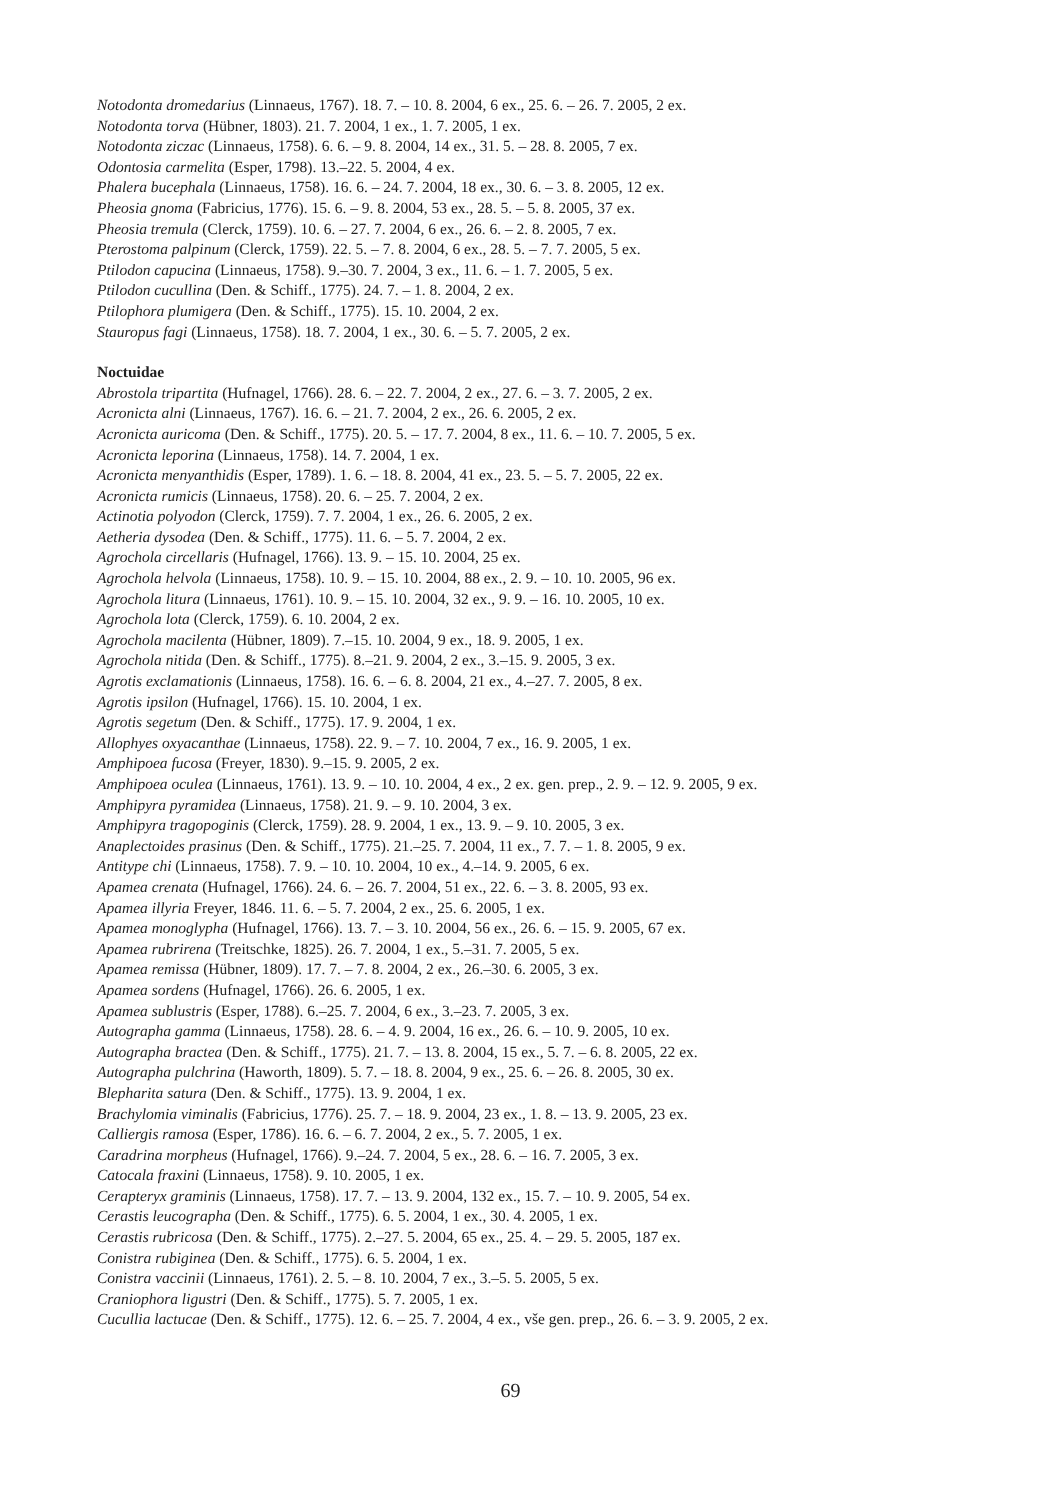Notodonta dromedarius (Linnaeus, 1767). 18. 7. – 10. 8. 2004, 6 ex., 25. 6. – 26. 7. 2005, 2 ex.
Notodonta torva (Hübner, 1803). 21. 7. 2004, 1 ex., 1. 7. 2005, 1 ex.
Notodonta ziczac (Linnaeus, 1758). 6. 6. – 9. 8. 2004, 14 ex., 31. 5. – 28. 8. 2005, 7 ex.
Odontosia carmelita (Esper, 1798). 13.–22. 5. 2004, 4 ex.
Phalera bucephala (Linnaeus, 1758). 16. 6. – 24. 7. 2004, 18 ex., 30. 6. – 3. 8. 2005, 12 ex.
Pheosia gnoma (Fabricius, 1776). 15. 6. – 9. 8. 2004, 53 ex., 28. 5. – 5. 8. 2005, 37 ex.
Pheosia tremula (Clerck, 1759). 10. 6. – 27. 7. 2004, 6 ex., 26. 6. – 2. 8. 2005, 7 ex.
Pterostoma palpinum (Clerck, 1759). 22. 5. – 7. 8. 2004, 6 ex., 28. 5. – 7. 7. 2005, 5 ex.
Ptilodon capucina (Linnaeus, 1758). 9.–30. 7. 2004, 3 ex., 11. 6. – 1. 7. 2005, 5 ex.
Ptilodon cucullina (Den. & Schiff., 1775). 24. 7. – 1. 8. 2004, 2 ex.
Ptilophora plumigera (Den. & Schiff., 1775). 15. 10. 2004, 2 ex.
Stauropus fagi (Linnaeus, 1758). 18. 7. 2004, 1 ex., 30. 6. – 5. 7. 2005, 2 ex.
Noctuidae
Abrostola tripartita (Hufnagel, 1766). 28. 6. – 22. 7. 2004, 2 ex., 27. 6. – 3. 7. 2005, 2 ex.
Acronicta alni (Linnaeus, 1767). 16. 6. – 21. 7. 2004, 2 ex., 26. 6. 2005, 2 ex.
Acronicta auricoma (Den. & Schiff., 1775). 20. 5. – 17. 7. 2004, 8 ex., 11. 6. – 10. 7. 2005, 5 ex.
Acronicta leporina (Linnaeus, 1758). 14. 7. 2004, 1 ex.
Acronicta menyanthidis (Esper, 1789). 1. 6. – 18. 8. 2004, 41 ex., 23. 5. – 5. 7. 2005, 22 ex.
Acronicta rumicis (Linnaeus, 1758). 20. 6. – 25. 7. 2004, 2 ex.
Actinotia polyodon (Clerck, 1759). 7. 7. 2004, 1 ex., 26. 6. 2005, 2 ex.
Aetheria dysodea (Den. & Schiff., 1775). 11. 6. – 5. 7. 2004, 2 ex.
Agrochola circellaris (Hufnagel, 1766). 13. 9. – 15. 10. 2004, 25 ex.
Agrochola helvola (Linnaeus, 1758). 10. 9. – 15. 10. 2004, 88 ex., 2. 9. – 10. 10. 2005, 96 ex.
Agrochola litura (Linnaeus, 1761). 10. 9. – 15. 10. 2004, 32 ex., 9. 9. – 16. 10. 2005, 10 ex.
Agrochola lota (Clerck, 1759). 6. 10. 2004, 2 ex.
Agrochola macilenta (Hübner, 1809). 7.–15. 10. 2004, 9 ex., 18. 9. 2005, 1 ex.
Agrochola nitida (Den. & Schiff., 1775). 8.–21. 9. 2004, 2 ex., 3.–15. 9. 2005, 3 ex.
Agrotis exclamationis (Linnaeus, 1758). 16. 6. – 6. 8. 2004, 21 ex., 4.–27. 7. 2005, 8 ex.
Agrotis ipsilon (Hufnagel, 1766). 15. 10. 2004, 1 ex.
Agrotis segetum (Den. & Schiff., 1775). 17. 9. 2004, 1 ex.
Allophyes oxyacanthae (Linnaeus, 1758). 22. 9. – 7. 10. 2004, 7 ex., 16. 9. 2005, 1 ex.
Amphipoea fucosa (Freyer, 1830). 9.–15. 9. 2005, 2 ex.
Amphipoea oculea (Linnaeus, 1761). 13. 9. – 10. 10. 2004, 4 ex., 2 ex. gen. prep., 2. 9. – 12. 9. 2005, 9 ex.
Amphipyra pyramidea (Linnaeus, 1758). 21. 9. – 9. 10. 2004, 3 ex.
Amphipyra tragopoginis (Clerck, 1759). 28. 9. 2004, 1 ex., 13. 9. – 9. 10. 2005, 3 ex.
Anaplectoides prasinus (Den. & Schiff., 1775). 21.–25. 7. 2004, 11 ex., 7. 7. – 1. 8. 2005, 9 ex.
Antitype chi (Linnaeus, 1758). 7. 9. – 10. 10. 2004, 10 ex., 4.–14. 9. 2005, 6 ex.
Apamea crenata (Hufnagel, 1766). 24. 6. – 26. 7. 2004, 51 ex., 22. 6. – 3. 8. 2005, 93 ex.
Apamea illyria Freyer, 1846. 11. 6. – 5. 7. 2004, 2 ex., 25. 6. 2005, 1 ex.
Apamea monoglypha (Hufnagel, 1766). 13. 7. – 3. 10. 2004, 56 ex., 26. 6. – 15. 9. 2005, 67 ex.
Apamea rubrirena (Treitschke, 1825). 26. 7. 2004, 1 ex., 5.–31. 7. 2005, 5 ex.
Apamea remissa (Hübner, 1809). 17. 7. – 7. 8. 2004, 2 ex., 26.–30. 6. 2005, 3 ex.
Apamea sordens (Hufnagel, 1766). 26. 6. 2005, 1 ex.
Apamea sublustris (Esper, 1788). 6.–25. 7. 2004, 6 ex., 3.–23. 7. 2005, 3 ex.
Autographa gamma (Linnaeus, 1758). 28. 6. – 4. 9. 2004, 16 ex., 26. 6. – 10. 9. 2005, 10 ex.
Autographa bractea (Den. & Schiff., 1775). 21. 7. – 13. 8. 2004, 15 ex., 5. 7. – 6. 8. 2005, 22 ex.
Autographa pulchrina (Haworth, 1809). 5. 7. – 18. 8. 2004, 9 ex., 25. 6. – 26. 8. 2005, 30 ex.
Blepharita satura (Den. & Schiff., 1775). 13. 9. 2004, 1 ex.
Brachylomia viminalis (Fabricius, 1776). 25. 7. – 18. 9. 2004, 23 ex., 1. 8. – 13. 9. 2005, 23 ex.
Calliergis ramosa (Esper, 1786). 16. 6. – 6. 7. 2004, 2 ex., 5. 7. 2005, 1 ex.
Caradrina morpheus (Hufnagel, 1766). 9.–24. 7. 2004, 5 ex., 28. 6. – 16. 7. 2005, 3 ex.
Catocala fraxini (Linnaeus, 1758). 9. 10. 2005, 1 ex.
Cerapteryx graminis (Linnaeus, 1758). 17. 7. – 13. 9. 2004, 132 ex., 15. 7. – 10. 9. 2005, 54 ex.
Cerastis leucographa (Den. & Schiff., 1775). 6. 5. 2004, 1 ex., 30. 4. 2005, 1 ex.
Cerastis rubricosa (Den. & Schiff., 1775). 2.–27. 5. 2004, 65 ex., 25. 4. – 29. 5. 2005, 187 ex.
Conistra rubiginea (Den. & Schiff., 1775). 6. 5. 2004, 1 ex.
Conistra vaccinii (Linnaeus, 1761). 2. 5. – 8. 10. 2004, 7 ex., 3.–5. 5. 2005, 5 ex.
Craniophora ligustri (Den. & Schiff., 1775). 5. 7. 2005, 1 ex.
Cucullia lactucae (Den. & Schiff., 1775). 12. 6. – 25. 7. 2004, 4 ex., vše gen. prep., 26. 6. – 3. 9. 2005, 2 ex.
69